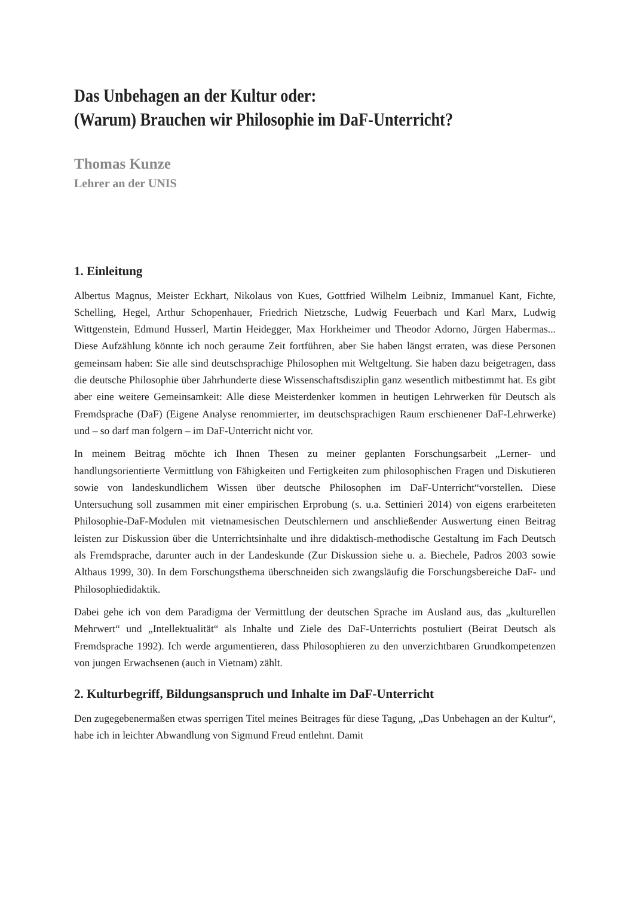Das Unbehagen an der Kultur oder:
(Warum) Brauchen wir Philosophie im DaF-Unterricht?
Thomas Kunze
Lehrer an der UNIS
1. Einleitung
Albertus Magnus, Meister Eckhart, Nikolaus von Kues, Gottfried Wilhelm Leibniz, Immanuel Kant, Fichte, Schelling, Hegel, Arthur Schopenhauer, Friedrich Nietzsche, Ludwig Feuerbach und Karl Marx, Ludwig Wittgenstein, Edmund Husserl, Martin Heidegger, Max Horkheimer und Theodor Adorno, Jürgen Habermas... Diese Aufzählung könnte ich noch geraume Zeit fortführen, aber Sie haben längst erraten, was diese Personen gemeinsam haben: Sie alle sind deutschsprachige Philosophen mit Weltgeltung. Sie haben dazu beigetragen, dass die deutsche Philosophie über Jahrhunderte diese Wissenschaftsdisziplin ganz wesentlich mitbestimmt hat. Es gibt aber eine weitere Gemeinsamkeit: Alle diese Meisterdenker kommen in heutigen Lehrwerken für Deutsch als Fremdsprache (DaF) (Eigene Analyse renommierter, im deutschsprachigen Raum erschienener DaF-Lehrwerke) und – so darf man folgern – im DaF-Unterricht nicht vor.
In meinem Beitrag möchte ich Ihnen Thesen zu meiner geplanten Forschungsarbeit „Lerner- und handlungsorientierte Vermittlung von Fähigkeiten und Fertigkeiten zum philosophischen Fragen und Diskutieren sowie von landeskundlichem Wissen über deutsche Philosophen im DaF-Unterricht“vorstellen. Diese Untersuchung soll zusammen mit einer empirischen Erprobung (s. u.a. Settinieri 2014) von eigens erarbeiteten Philosophie-DaF-Modulen mit vietnamesischen Deutschlernern und anschließender Auswertung einen Beitrag leisten zur Diskussion über die Unterrichtsinhalte und ihre didaktisch-methodische Gestaltung im Fach Deutsch als Fremdsprache, darunter auch in der Landeskunde (Zur Diskussion siehe u. a. Biechele, Padros 2003 sowie Althaus 1999, 30). In dem Forschungsthema überschneiden sich zwangsläufig die Forschungsbereiche DaF- und Philosophiedidaktik.
Dabei gehe ich von dem Paradigma der Vermittlung der deutschen Sprache im Ausland aus, das „kulturellen Mehrwert“ und „Intellektualität“ als Inhalte und Ziele des DaF-Unterrichts postuliert (Beirat Deutsch als Fremdsprache 1992). Ich werde argumentieren, dass Philosophieren zu den unverzichtbaren Grundkompetenzen von jungen Erwachsenen (auch in Vietnam) zählt.
2. Kulturbegriff, Bildungsanspruch und Inhalte im DaF-Unterricht
Den zugegebenermaßen etwas sperrigen Titel meines Beitrages für diese Tagung, „Das Unbehagen an der Kultur“, habe ich in leichter Abwandlung von Sigmund Freud entlehnt. Damit